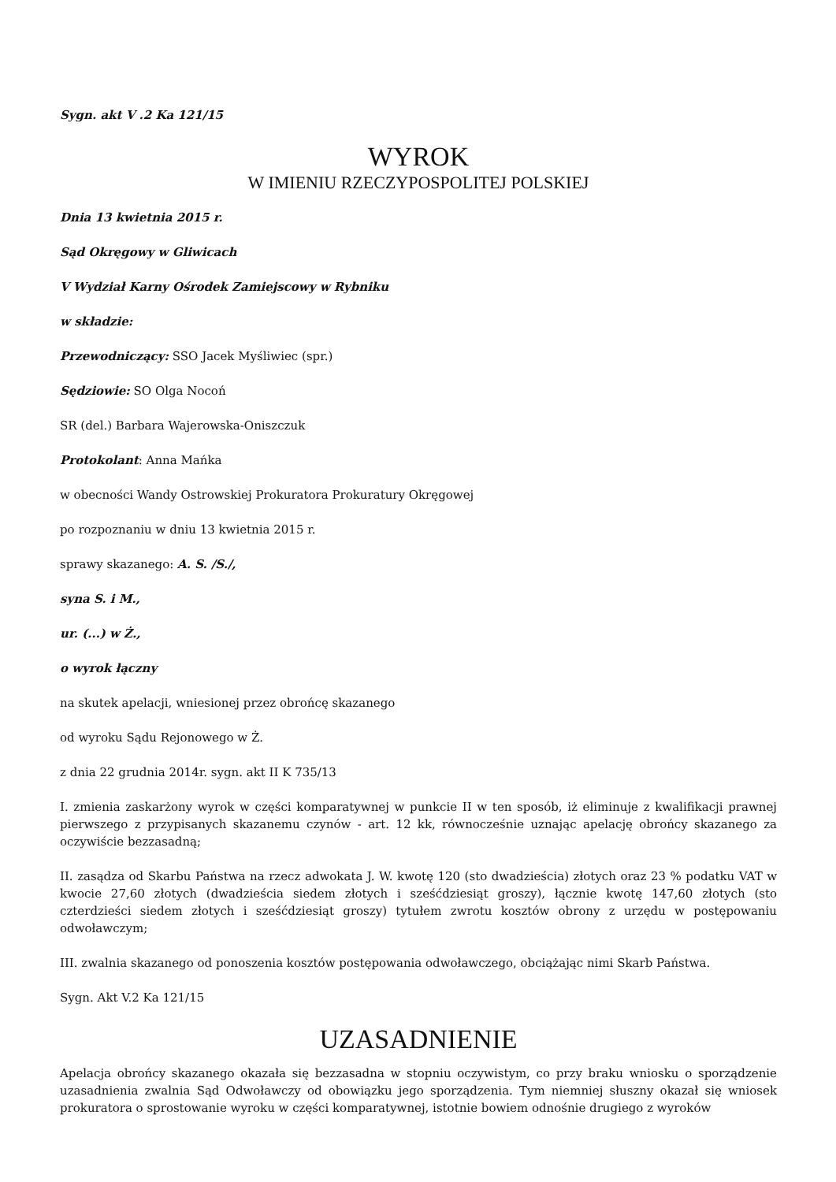Sygn. akt V .2 Ka 121/15
WYROK
W IMIENIU RZECZYPOSPOLITEJ POLSKIEJ
Dnia 13 kwietnia 2015 r.
Sąd Okręgowy w Gliwicach
V Wydział Karny Ośrodek Zamiejscowy w Rybniku
w składzie:
Przewodniczący: SSO Jacek Myśliwiec (spr.)
Sędziowie: SO Olga Nocoń
SR (del.) Barbara Wajerowska-Oniszczuk
Protokolant: Anna Mańka
w obecności Wandy Ostrowskiej Prokuratora Prokuratury Okręgowej
po rozpoznaniu w dniu 13 kwietnia 2015 r.
sprawy skazanego: A. S. /S./,
syna S. i M.,
ur. (...) w Ż.,
o wyrok łączny
na skutek apelacji, wniesionej przez obrońcę skazanego
od wyroku Sądu Rejonowego w Ż.
z dnia 22 grudnia 2014r. sygn. akt II K 735/13
I. zmienia zaskarżony wyrok w części komparatywnej w punkcie II w ten sposób, iż eliminuje z kwalifikacji prawnej pierwszego z przypisanych skazanemu czynów - art. 12 kk, równocześnie uznając apelację obrońcy skazanego za oczywiście bezzasadną;
II. zasądza od Skarbu Państwa na rzecz adwokata J. W. kwotę 120 (sto dwadzieścia) złotych oraz 23 % podatku VAT w kwocie 27,60 złotych (dwadzieścia siedem złotych i sześćdziesiąt groszy), łącznie kwotę 147,60 złotych (sto czterdzieści siedem złotych i sześćdziesiąt groszy) tytułem zwrotu kosztów obrony z urzędu w postępowaniu odwoławczym;
III. zwalnia skazanego od ponoszenia kosztów postępowania odwoławczego, obciążając nimi Skarb Państwa.
Sygn. Akt V.2 Ka 121/15
UZASADNIENIE
Apelacja obrońcy skazanego okazała się bezzasadna w stopniu oczywistym, co przy braku wniosku o sporządzenie uzasadnienia zwalnia Sąd Odwoławczy od obowiązku jego sporządzenia. Tym niemniej słuszny okazał się wniosek prokuratora o sprostowanie wyroku w części komparatywnej, istotnie bowiem odnośnie drugiego z wyroków